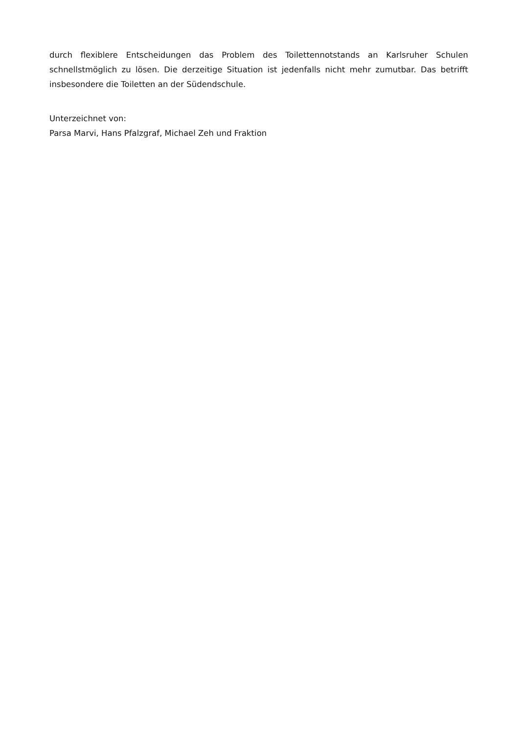durch flexiblere Entscheidungen das Problem des Toilettennotstands an Karlsruher Schulen schnellstmöglich zu lösen. Die derzeitige Situation ist jedenfalls nicht mehr zumutbar. Das betrifft insbesondere die Toiletten an der Südendschule.
Unterzeichnet von:
Parsa Marvi, Hans Pfalzgraf, Michael Zeh und Fraktion